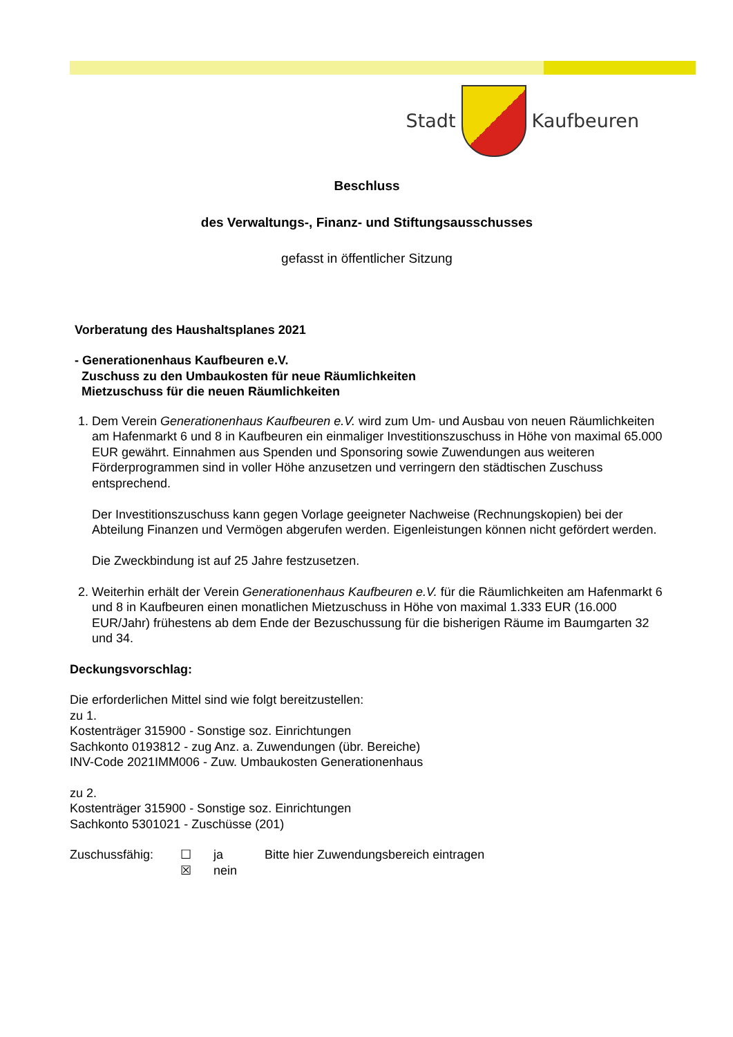Stadt Kaufbeuren
Beschluss
des Verwaltungs-, Finanz- und Stiftungsausschusses
gefasst in öffentlicher Sitzung
Vorberatung des Haushaltsplanes 2021
- Generationenhaus Kaufbeuren e.V.
Zuschuss zu den Umbaukosten für neue Räumlichkeiten
Mietzuschuss für die neuen Räumlichkeiten
1. Dem Verein Generationenhaus Kaufbeuren e.V. wird zum Um- und Ausbau von neuen Räumlichkeiten am Hafenmarkt 6 und 8 in Kaufbeuren ein einmaliger Investitionszuschuss in Höhe von maximal 65.000 EUR gewährt. Einnahmen aus Spenden und Sponsoring sowie Zuwendungen aus weiteren Förderprogrammen sind in voller Höhe anzusetzen und verringern den städtischen Zuschuss entsprechend.
Der Investitionszuschuss kann gegen Vorlage geeigneter Nachweise (Rechnungskopien) bei der Abteilung Finanzen und Vermögen abgerufen werden. Eigenleistungen können nicht gefördert werden.
Die Zweckbindung ist auf 25 Jahre festzusetzen.
2. Weiterhin erhält der Verein Generationenhaus Kaufbeuren e.V. für die Räumlichkeiten am Hafenmarkt 6 und 8 in Kaufbeuren einen monatlichen Mietzuschuss in Höhe von maximal 1.333 EUR (16.000 EUR/Jahr) frühestens ab dem Ende der Bezuschussung für die bisherigen Räume im Baumgarten 32 und 34.
Deckungsvorschlag:
Die erforderlichen Mittel sind wie folgt bereitzustellen:
zu 1.
Kostenträger 315900 - Sonstige soz. Einrichtungen
Sachkonto 0193812 - zug Anz. a. Zuwendungen (übr. Bereiche)
INV-Code 2021IMM006 - Zuw. Umbaukosten Generationenhaus
zu 2.
Kostenträger 315900 - Sonstige soz. Einrichtungen
Sachkonto 5301021 - Zuschüsse (201)
Zuschussfähig: ☐
☒
ja
nein
Bitte hier Zuwendungsbereich eintragen